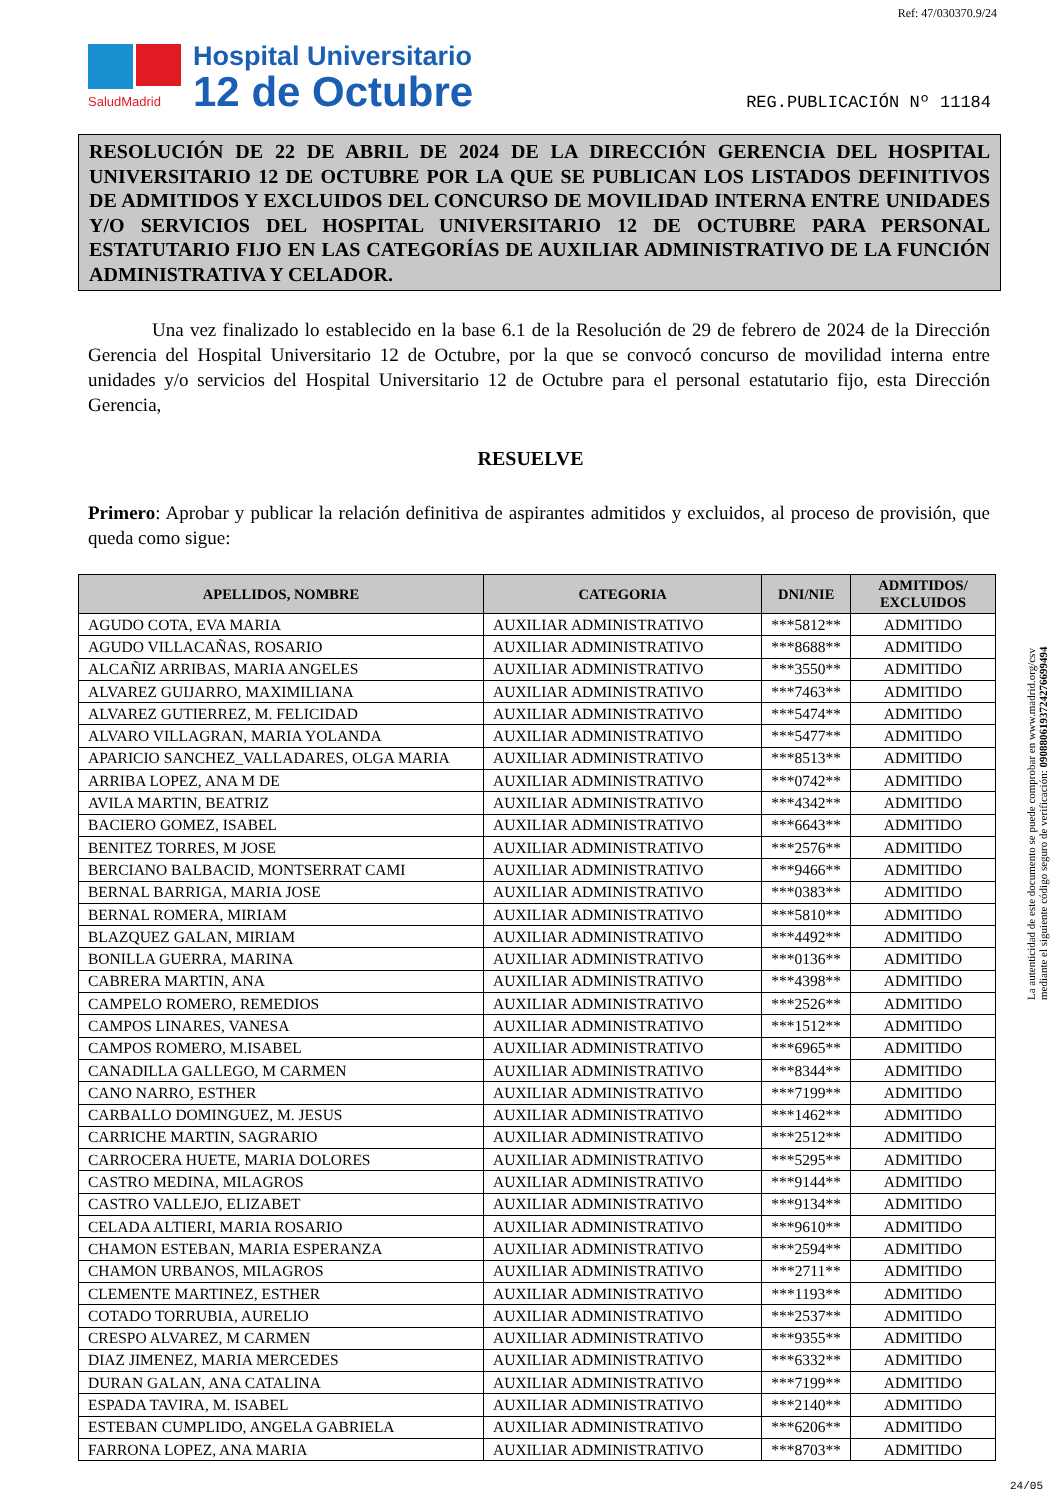Ref: 47/030370.9/24
SaludMadrid
Hospital Universitario
12 de Octubre
REG.PUBLICACIÓN Nº 11184
RESOLUCIÓN DE 22 DE ABRIL DE 2024 DE LA DIRECCIÓN GERENCIA DEL HOSPITAL UNIVERSITARIO 12 DE OCTUBRE POR LA QUE SE PUBLICAN LOS LISTADOS DEFINITIVOS DE ADMITIDOS Y EXCLUIDOS DEL CONCURSO DE MOVILIDAD INTERNA ENTRE UNIDADES Y/O SERVICIOS DEL HOSPITAL UNIVERSITARIO 12 DE OCTUBRE PARA PERSONAL ESTATUTARIO FIJO EN LAS CATEGORÍAS DE AUXILIAR ADMINISTRATIVO DE LA FUNCIÓN ADMINISTRATIVA Y CELADOR.
Una vez finalizado lo establecido en la base 6.1 de la Resolución de 29 de febrero de 2024 de la Dirección Gerencia del Hospital Universitario 12 de Octubre, por la que se convocó concurso de movilidad interna entre unidades y/o servicios del Hospital Universitario 12 de Octubre para el personal estatutario fijo, esta Dirección Gerencia,
RESUELVE
Primero: Aprobar y publicar la relación definitiva de aspirantes admitidos y excluidos, al proceso de provisión, que queda como sigue:
| APELLIDOS, NOMBRE | CATEGORIA | DNI/NIE | ADMITIDOS/ EXCLUIDOS |
| --- | --- | --- | --- |
| AGUDO COTA, EVA MARIA | AUXILIAR ADMINISTRATIVO | ***5812** | ADMITIDO |
| AGUDO VILLACAÑAS, ROSARIO | AUXILIAR ADMINISTRATIVO | ***8688** | ADMITIDO |
| ALCAÑIZ ARRIBAS, MARIA ANGELES | AUXILIAR ADMINISTRATIVO | ***3550** | ADMITIDO |
| ALVAREZ GUIJARRO, MAXIMILIANA | AUXILIAR ADMINISTRATIVO | ***7463** | ADMITIDO |
| ALVAREZ GUTIERREZ, M. FELICIDAD | AUXILIAR ADMINISTRATIVO | ***5474** | ADMITIDO |
| ALVARO VILLAGRAN, MARIA YOLANDA | AUXILIAR ADMINISTRATIVO | ***5477** | ADMITIDO |
| APARICIO SANCHEZ_VALLADARES, OLGA MARIA | AUXILIAR ADMINISTRATIVO | ***8513** | ADMITIDO |
| ARRIBA LOPEZ, ANA M DE | AUXILIAR ADMINISTRATIVO | ***0742** | ADMITIDO |
| AVILA MARTIN, BEATRIZ | AUXILIAR ADMINISTRATIVO | ***4342** | ADMITIDO |
| BACIERO GOMEZ, ISABEL | AUXILIAR ADMINISTRATIVO | ***6643** | ADMITIDO |
| BENITEZ TORRES, M JOSE | AUXILIAR ADMINISTRATIVO | ***2576** | ADMITIDO |
| BERCIANO BALBACID, MONTSERRAT CAMI | AUXILIAR ADMINISTRATIVO | ***9466** | ADMITIDO |
| BERNAL BARRIGA, MARIA JOSE | AUXILIAR ADMINISTRATIVO | ***0383** | ADMITIDO |
| BERNAL ROMERA, MIRIAM | AUXILIAR ADMINISTRATIVO | ***5810** | ADMITIDO |
| BLAZQUEZ GALAN, MIRIAM | AUXILIAR ADMINISTRATIVO | ***4492** | ADMITIDO |
| BONILLA GUERRA, MARINA | AUXILIAR ADMINISTRATIVO | ***0136** | ADMITIDO |
| CABRERA MARTIN, ANA | AUXILIAR ADMINISTRATIVO | ***4398** | ADMITIDO |
| CAMPELO ROMERO, REMEDIOS | AUXILIAR ADMINISTRATIVO | ***2526** | ADMITIDO |
| CAMPOS LINARES, VANESA | AUXILIAR ADMINISTRATIVO | ***1512** | ADMITIDO |
| CAMPOS ROMERO, M.ISABEL | AUXILIAR ADMINISTRATIVO | ***6965** | ADMITIDO |
| CANADILLA GALLEGO, M CARMEN | AUXILIAR ADMINISTRATIVO | ***8344** | ADMITIDO |
| CANO NARRO, ESTHER | AUXILIAR ADMINISTRATIVO | ***7199** | ADMITIDO |
| CARBALLO DOMINGUEZ, M. JESUS | AUXILIAR ADMINISTRATIVO | ***1462** | ADMITIDO |
| CARRICHE MARTIN, SAGRARIO | AUXILIAR ADMINISTRATIVO | ***2512** | ADMITIDO |
| CARROCERA HUETE, MARIA DOLORES | AUXILIAR ADMINISTRATIVO | ***5295** | ADMITIDO |
| CASTRO MEDINA, MILAGROS | AUXILIAR ADMINISTRATIVO | ***9144** | ADMITIDO |
| CASTRO VALLEJO, ELIZABET | AUXILIAR ADMINISTRATIVO | ***9134** | ADMITIDO |
| CELADA ALTIERI, MARIA ROSARIO | AUXILIAR ADMINISTRATIVO | ***9610** | ADMITIDO |
| CHAMON ESTEBAN, MARIA ESPERANZA | AUXILIAR ADMINISTRATIVO | ***2594** | ADMITIDO |
| CHAMON URBANOS, MILAGROS | AUXILIAR ADMINISTRATIVO | ***2711** | ADMITIDO |
| CLEMENTE MARTINEZ, ESTHER | AUXILIAR ADMINISTRATIVO | ***1193** | ADMITIDO |
| COTADO TORRUBIA, AURELIO | AUXILIAR ADMINISTRATIVO | ***2537** | ADMITIDO |
| CRESPO ALVAREZ, M CARMEN | AUXILIAR ADMINISTRATIVO | ***9355** | ADMITIDO |
| DIAZ JIMENEZ, MARIA MERCEDES | AUXILIAR ADMINISTRATIVO | ***6332** | ADMITIDO |
| DURAN GALAN, ANA CATALINA | AUXILIAR ADMINISTRATIVO | ***7199** | ADMITIDO |
| ESPADA TAVIRA, M. ISABEL | AUXILIAR ADMINISTRATIVO | ***2140** | ADMITIDO |
| ESTEBAN CUMPLIDO, ANGELA GABRIELA | AUXILIAR ADMINISTRATIVO | ***6206** | ADMITIDO |
| FARRONA LOPEZ, ANA MARIA | AUXILIAR ADMINISTRATIVO | ***8703** | ADMITIDO |
La autenticidad de este documento se puede comprobar en www.madrid.org/csv
mediante el siguiente código seguro de verificación: 0908806193724276699494
24/05